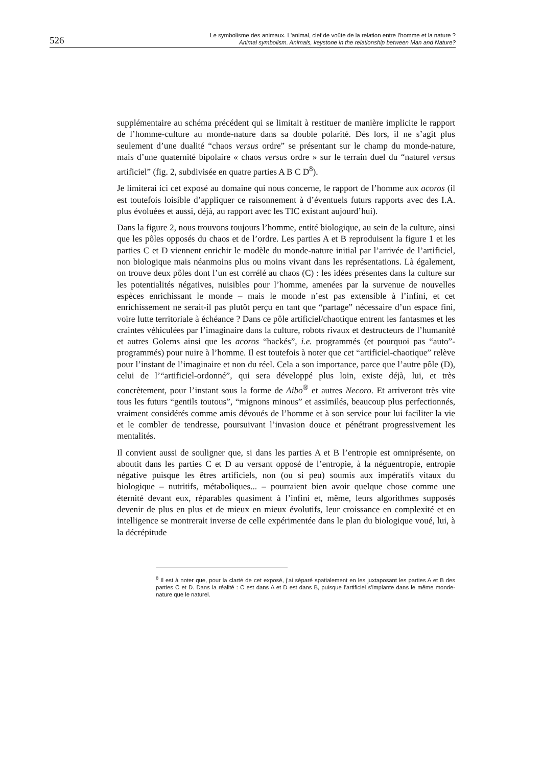526
Le symbolisme des animaux. L'animal, clef de voûte de la relation entre l’homme et la nature ?
Animal symbolism. Animals, keystone in the relationship between Man and Nature?
supplémentaire au schéma précédent qui se limitait à restituer de manière implicite le rapport de l’homme-culture au monde-nature dans sa double polarité. Dès lors, il ne s’agit plus seulement d’une dualité “chaos versus ordre” se présentant sur le champ du monde-nature, mais d’une quaternité bipolaire « chaos versus ordre » sur le terrain duel du “naturel versus artificiel” (fig. 2, subdivisée en quatre parties A B C D<sup>8</sup>).
Je limiterai ici cet exposé au domaine qui nous concerne, le rapport de l’homme aux acoros (il est toutefois loisible d’appliquer ce raisonnement à d’éventuels futurs rapports avec des I.A. plus évoluées et aussi, déjà, au rapport avec les TIC existant aujourd’hui).
Dans la figure 2, nous trouvons toujours l’homme, entité biologique, au sein de la culture, ainsi que les pôles opposés du chaos et de l’ordre. Les parties A et B reproduisent la figure 1 et les parties C et D viennent enrichir le modèle du monde-nature initial par l’arrivée de l’artificiel, non biologique mais néanmoins plus ou moins vivant dans les représentations. Là également, on trouve deux pôles dont l’un est corrélé au chaos (C) : les idées présentes dans la culture sur les potentialités négatives, nuisibles pour l’homme, amenées par la survenue de nouvelles espèces enrichissant le monde – mais le monde n’est pas extensible à l’infini, et cet enrichissement ne serait-il pas plutôt perçu en tant que “partage” nécessaire d’un espace fini, voire lutte territoriale à échéance ? Dans ce pôle artificiel/chaotique entrent les fantasmes et les craintes véhiculées par l’imaginaire dans la culture, robots rivaux et destructeurs de l’humanité et autres Golems ainsi que les acoros “hackés”, i.e. programmés (et pourquoi pas “auto”-programmés) pour nuire à l’homme. Il est toutefois à noter que cet “artificiel-chaotique” relève pour l’instant de l’imaginaire et non du réel. Cela a son importance, parce que l’autre pôle (D), celui de l’“artificiel-ordonné”, qui sera développé plus loin, existe déjà, lui, et très concrètement, pour l’instant sous la forme de Aibo<sup>®</sup> et autres Necoro. Et arriveront très vite tous les futurs “gentils toutous”, “mignons minous” et assimilés, beaucoup plus perfectionnés, vraiment considérés comme amis dévoués de l’homme et à son service pour lui faciliter la vie et le combler de tendresse, poursuivant l’invasion douce et pénétrant progressivement les mentalités.
Il convient aussi de souligner que, si dans les parties A et B l’entropie est omniprésente, on aboutit dans les parties C et D au versant opposé de l’entropie, à la néguentropie, entropie négative puisque les êtres artificiels, non (ou si peu) soumis aux impératifs vitaux du biologique – nutritifs, métaboliques... – pourraient bien avoir quelque chose comme une éternité devant eux, réparables quasiment à l’infini et, même, leurs algorithmes supposés devenir de plus en plus et de mieux en mieux évolutifs, leur croissance en complexité et en intelligence se montrerait inverse de celle expérimentée dans le plan du biologique voué, lui, à la décrépitude
<sup>8</sup> Il est à noter que, pour la clarté de cet exposé, j’ai séparé spatialement en les juxtaposant les parties A et B des parties C et D. Dans la réalité : C est dans A et D est dans B, puisque l’artificiel s’implante dans le même monde-nature que le naturel.